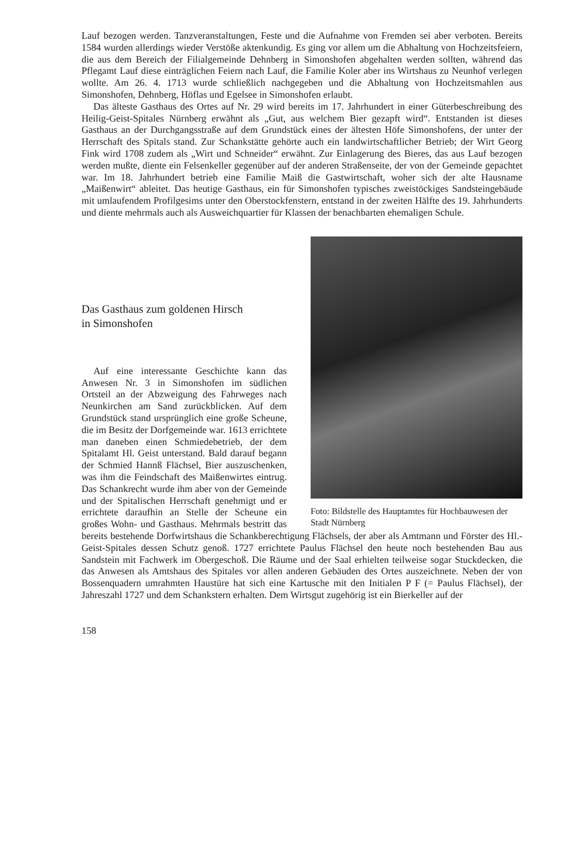Lauf bezogen werden. Tanzveranstaltungen, Feste und die Aufnahme von Fremden sei aber verboten. Bereits 1584 wurden allerdings wieder Verstöße aktenkundig. Es ging vor allem um die Abhaltung von Hochzeitsfeiern, die aus dem Bereich der Filialgemeinde Dehnberg in Simonshofen abgehalten werden sollten, während das Pflegamt Lauf diese einträglichen Feiern nach Lauf, die Familie Koler aber ins Wirtshaus zu Neunhof verlegen wollte. Am 26. 4. 1713 wurde schließlich nachgegeben und die Abhaltung von Hochzeitsmahlen aus Simonshofen, Dehnberg, Höflas und Egelsee in Simonshofen erlaubt.
Das älteste Gasthaus des Ortes auf Nr. 29 wird bereits im 17. Jahrhundert in einer Güterbeschreibung des Heilig-Geist-Spitales Nürnberg erwähnt als „Gut, aus welchem Bier gezapft wird“. Entstanden ist dieses Gasthaus an der Durchgangsstraße auf dem Grundstück eines der ältesten Höfe Simonshofens, der unter der Herrschaft des Spitals stand. Zur Schankstätte gehörte auch ein landwirtschaftlicher Betrieb; der Wirt Georg Fink wird 1708 zudem als „Wirt und Schneider“ erwähnt. Zur Einlagerung des Bieres, das aus Lauf bezogen werden mußte, diente ein Felsenkeller gegenüber auf der anderen Straßenseite, der von der Gemeinde gepachtet war. Im 18. Jahrhundert betrieb eine Familie Maiß die Gastwirtschaft, woher sich der alte Hausname „Maißenwirt“ ableitet. Das heutige Gasthaus, ein für Simonshofen typisches zweistöckiges Sandsteingebäude mit umlaufendem Profilgesims unter den Oberstockfenstern, entstand in der zweiten Hälfte des 19. Jahrhunderts und diente mehrmals auch als Ausweichquartier für Klassen der benachbarten ehemaligen Schule.
Foto: Bildstelle des Hauptamtes für Hochbauwesen der Stadt Nürnberg
Das Gasthaus zum goldenen Hirsch
in Simonshofen
Auf eine interessante Geschichte kann das Anwesen Nr. 3 in Simonshofen im südlichen Ortsteil an der Abzweigung des Fahrweges nach Neunkirchen am Sand zurückblicken. Auf dem Grundstück stand ursprünglich eine große Scheune, die im Besitz der Dorfgemeinde war. 1613 errichtete man daneben einen Schmiedebetrieb, der dem Spitalamt Hl. Geist unterstand. Bald darauf begann der Schmied Hannß Flächsel, Bier auszuschenken, was ihm die Feindschaft des Maißenwirtes eintrug. Das Schankrecht wurde ihm aber von der Gemeinde und der Spitalischen Herrschaft genehmigt und er errichtete daraufhin an Stelle der Scheune ein großes Wohn- und Gasthaus. Mehrmals bestritt das bereits bestehende Dorfwirtshaus die Schankberechtigung Flächsels, der aber als Amtmann und Förster des Hl.-Geist-Spitales dessen Schutz genoß. 1727 errichtete Paulus Flächsel den heute noch bestehenden Bau aus Sandstein mit Fachwerk im Obergeschoß. Die Räume und der Saal erhielten teilweise sogar Stuckdecken, die das Anwesen als Amtshaus des Spitales vor allen anderen Gebäuden des Ortes auszeichnete. Neben der von Bossenquadern umrahmten Haustüre hat sich eine Kartusche mit den Initialen P F (= Paulus Flächsel), der Jahreszahl 1727 und dem Schankstern erhalten. Dem Wirtsgut zugehörig ist ein Bierkeller auf der
158